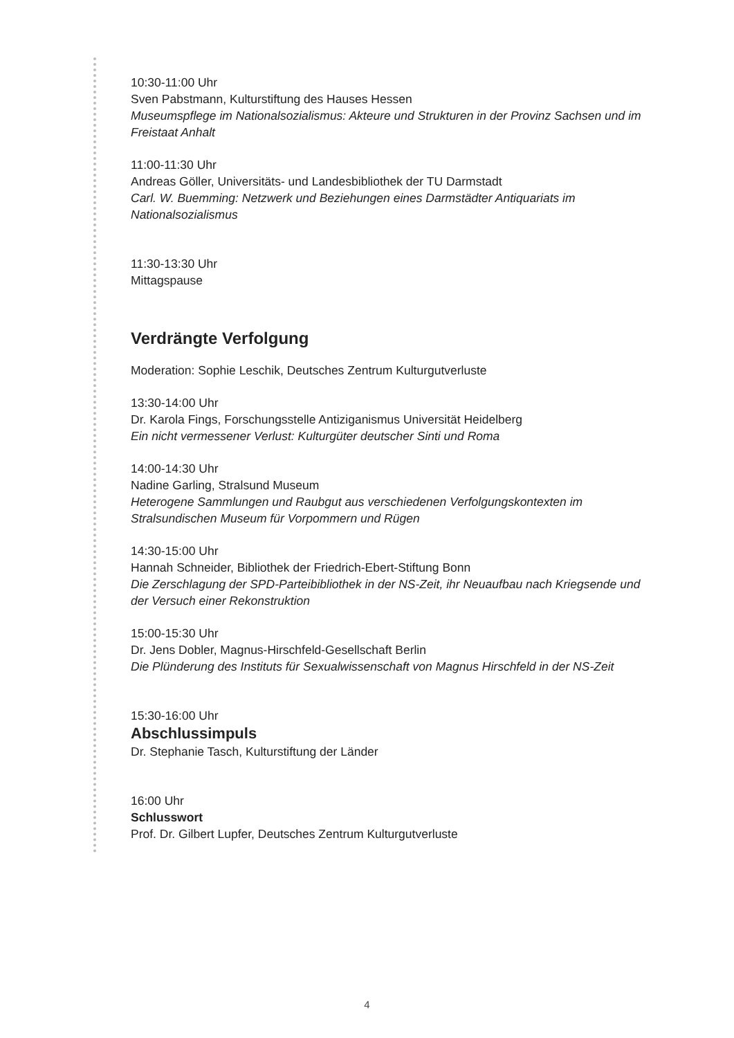10:30-11:00 Uhr
Sven Pabstmann, Kulturstiftung des Hauses Hessen
Museumspflege im Nationalsozialismus: Akteure und Strukturen in der Provinz Sachsen und im Freistaat Anhalt
11:00-11:30 Uhr
Andreas Göller, Universitäts- und Landesbibliothek der TU Darmstadt
Carl. W. Buemming: Netzwerk und Beziehungen eines Darmstädter Antiquariats im Nationalsozialismus
11:30-13:30 Uhr
Mittagspause
Verdrängte Verfolgung
Moderation: Sophie Leschik, Deutsches Zentrum Kulturgutverluste
13:30-14:00 Uhr
Dr. Karola Fings, Forschungsstelle Antiziganismus Universität Heidelberg
Ein nicht vermessener Verlust: Kulturgüter deutscher Sinti und Roma
14:00-14:30 Uhr
Nadine Garling, Stralsund Museum
Heterogene Sammlungen und Raubgut aus verschiedenen Verfolgungskontexten im Stralsundischen Museum für Vorpommern und Rügen
14:30-15:00 Uhr
Hannah Schneider, Bibliothek der Friedrich-Ebert-Stiftung Bonn
Die Zerschlagung der SPD-Parteibibliothek in der NS-Zeit, ihr Neuaufbau nach Kriegsende und der Versuch einer Rekonstruktion
15:00-15:30 Uhr
Dr. Jens Dobler, Magnus-Hirschfeld-Gesellschaft Berlin
Die Plünderung des Instituts für Sexualwissenschaft von Magnus Hirschfeld in der NS-Zeit
15:30-16:00 Uhr
Abschlussimpuls
Dr. Stephanie Tasch, Kulturstiftung der Länder
16:00 Uhr
Schlusswort
Prof. Dr. Gilbert Lupfer, Deutsches Zentrum Kulturgutverluste
4